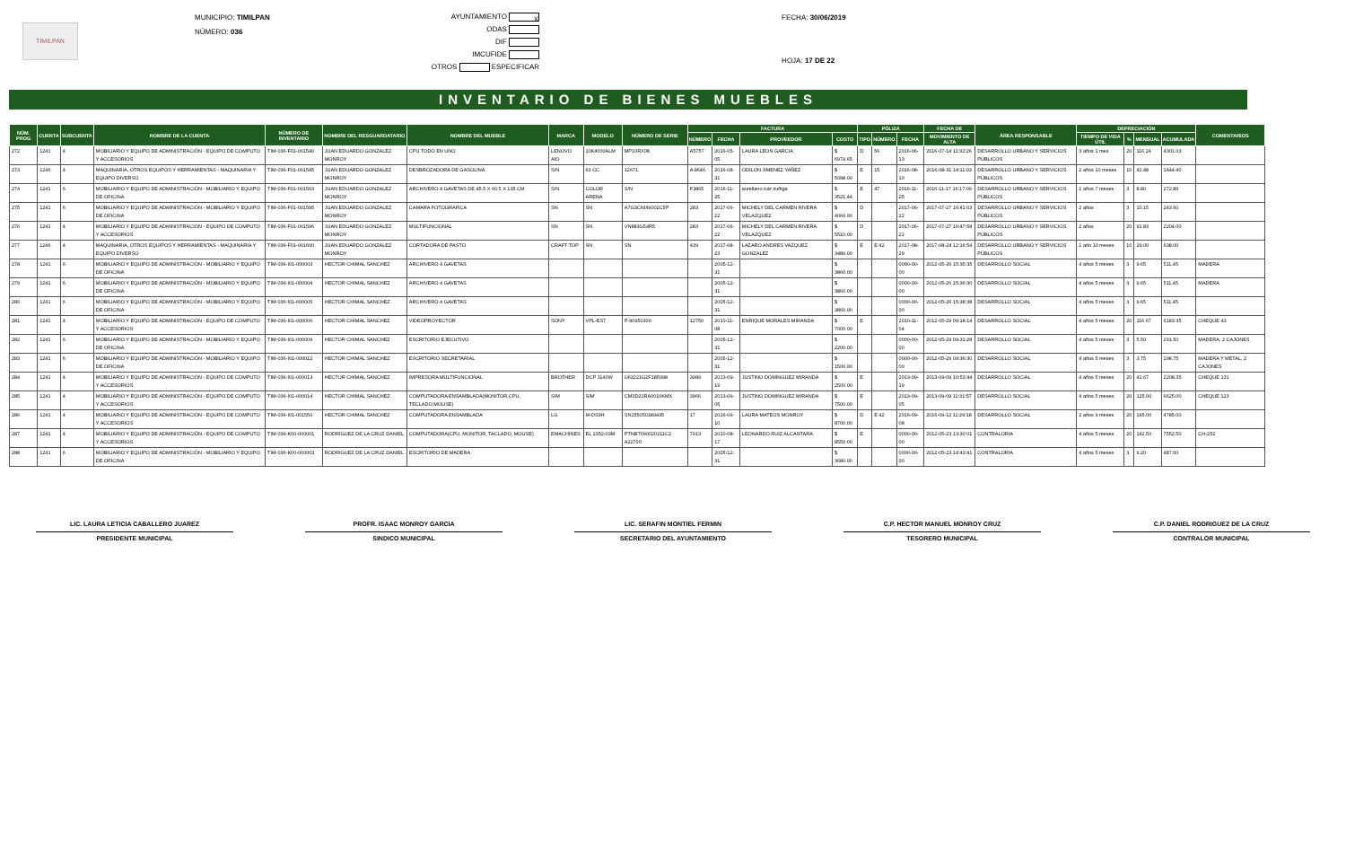TIMILPAN
MUNICIPIO: TIMILPAN
NÚMERO: 036
AYUNTAMIENTO X
ODAS
DIF
IMCUFIDE
OTROS ESPECIFICAR
FECHA: 30/06/2019
HOJA: 17 DE 22
INVENTARIO DE BIENES MUEBLES
| NÚM. PROG | CUENTA | SUBCUENTA | NOMBRE DE LA CUENTA | NÚMERO DE INVENTARIO | NOMBRE DEL RESGUARDATARIO | NOMBRE DEL MUEBLE | MARCA | MODELO | NÚMERO DE SERIE | FACTURA | | | | PÓLIZA | | | FECHA DE | ÁREA RESPONSABLE | DEPRECIACIÓN | | | | COMENTARIOS |
| --- | --- | --- | --- | --- | --- | --- | --- | --- | --- | --- | --- | --- | --- | --- | --- | --- | --- | --- | --- | --- | --- | --- | --- |
| | | | | | | | | | | NÚMERO | FECHA | PROVEEDOR | COSTO | TIPO | NÚMERO | FECHA | MOVIMIENTO DE ALTA | | TIEMPO DE VIDA ÚTIL | % | MENSUAL | ACUMULADA | |
| 272 | 1241 | 4 | MOBILIARIO Y EQUIPO DE ADMINISTRACIÓN - EQUIPO DE COMPUTO Y ACCESORIOS | TIM-036-F01-001540 | JUAN EDUARDO GONZALEZ MONROY | CPU TODO EN UNO | LENOVO AIO | 10K4000ALM | MP10RX0K | A5757 | 2016-05-05 | LAURA LEON GARCIA | $ 6974.65 | D | 56 | 2016-06-13 | 2016-07-14 11:32:26 | DESARROLLO URBANO Y SERVICIOS PÚBLICOS | 3 años 1 mes | 20 | 116.24 | 4301.03 | |
| 273 | 1246 | 4 | MAQUINARIA, OTROS EQUIPOS Y HERRAMIENTAS - MAQUINARIA Y EQUIPO DIVERSO | TIM-036-F01-001545 | JUAN EDUARDO GONZALEZ MONROY | DESBROZADORA DE GASOLINA | S/N | 63 CC | 12671 | A 8646 | 2016-08-31 | ODILON JIMENEZ YAÑEZ | $ 5098.00 | E | 15 | 2016-08-10 | 2016-08-31 14:11:03 | DESARROLLO URBANO Y SERVICIOS PÚBLICOS | 2 años 10 meses | 10 | 42.48 | 1444.40 | |
| 274 | 1241 | 6 | MOBILIARIO Y EQUIPO DE ADMINISTRACIÓN - MOBILIARIO Y EQUIPO DE OFICINA | TIM-036-F01-001563 | JUAN EDUARDO GONZALEZ MONROY | ARCHIVERO 4 GAVETAS DE 45.5 X 60.5 X 135 CM | S/N | COLOR ARENA | S/N | F3865 | 2016-11-25 | aureliano ruiz zuñiga | $ 3521.44 | E | 47 | 2016-11-25 | 2016-11-17 16:17:09 | DESARROLLO URBANO Y SERVICIOS PÚBLICOS | 2 años 7 meses | 3 | 8.80 | 272.89 | |
| 275 | 1241 | 6 | MOBILIARIO Y EQUIPO DE ADMINISTRACIÓN - MOBILIARIO Y EQUIPO DE OFICINA | TIM-036-F01-001595 | JUAN EDUARDO GONZALEZ MONROY | CAMARA FOTOGRAFICA | SN | SN | A7G3CN0I9002C5P | 283 | 2017-06-22 | MICHELY DEL CARMEN RIVERA VELAZQUEZ | $ 4060.00 | D | | 2017-06-22 | 2017-07-27 16:41:03 | DESARROLLO URBANO Y SERVICIOS PÚBLICOS | 2 años | 3 | 10.15 | 243.60 | |
| 276 | 1241 | 4 | MOBILIARIO Y EQUIPO DE ADMINISTRACIÓN - EQUIPO DE COMPUTO Y ACCESORIOS | TIM-036-F01-001596 | JUAN EDUARDO GONZALEZ MONROY | MULTIFUNCIONAL | SN | SN | VN883G54R5 | 283 | 2017-06-22 | MICHELY DEL CARMEN RIVERA VELAZQUEZ | $ 5510.00 | D | | 2017-06-22 | 2017-07-27 16:47:58 | DESARROLLO URBANO Y SERVICIOS PÚBLICOS | 2 años | 20 | 91.83 | 2204.00 | |
| 277 | 1246 | 4 | MAQUINARIA, OTROS EQUIPOS Y HERRAMIENTAS - MAQUINARIA Y EQUIPO DIVERSO | TIM-036-F01-001600 | JUAN EDUARDO GONZALEZ MONROY | CORTADORA DE PASTO | CRAFT TOP | SN | SN | 439 | 2017-08-23 | LAZARO ANDRES VAZQUEZ GONZALEZ | $ 3480.00 | E | E 42 | 2017-08-29 | 2017-08-24 12:16:54 | DESARROLLO URBANO Y SERVICIOS PÚBLICOS | 1 año 10 meses | 10 | 29.00 | 638.00 | |
| 278 | 1241 | 6 | MOBILIARIO Y EQUIPO DE ADMINISTRACIÓN - MOBILIARIO Y EQUIPO DE OFICINA | TIM-036-I01-000003 | HECTOR CHIMAL SANCHEZ | ARCHIVERO 4 GAVETAS | | | | | 2005-12-31 | | $ 3860.00 | | | 0000-00-00 | 2012-05-26 15:35:35 | DESARROLLO SOCIAL | 4 años 5 meses | 3 | 9.65 | 511.45 | MADERA |
| 279 | 1241 | 6 | MOBILIARIO Y EQUIPO DE ADMINISTRACIÓN - MOBILIARIO Y EQUIPO DE OFICINA | TIM-036-I01-000004 | HECTOR CHIMAL SANCHEZ | ARCHIVERO 4 GAVETAS | | | | | 2005-12-31 | | $ 3860.00 | | | 0000-00-00 | 2012-05-26 15:36:30 | DESARROLLO SOCIAL | 4 años 5 meses | 3 | 9.65 | 511.45 | MADERA |
| 280 | 1241 | 6 | MOBILIARIO Y EQUIPO DE ADMINISTRACIÓN - MOBILIARIO Y EQUIPO DE OFICINA | TIM-036-I01-000005 | HECTOR CHIMAL SANCHEZ | ARCHIVERO 4 GAVETAS | | | | | 2005-12-31 | | $ 3860.00 | | | 0000-00-00 | 2012-05-26 15:38:38 | DESARROLLO SOCIAL | 4 años 5 meses | 3 | 9.65 | 511.45 | |
| 281 | 1241 | 4 | MOBILIARIO Y EQUIPO DE ADMINISTRACIÓN - EQUIPO DE COMPUTO Y ACCESORIOS | TIM-036-I01-000006 | HECTOR CHIMAL SANCHEZ | VIDEOPROYECTOR | SONY | VPL-ES7 | P-90950300 | 12750 | 2010-11-08 | ENRIQUE MORALES MIRANDA | $ 7000.00 | E | | 2010-11-04 | 2012-05-29 09:18:14 | DESARROLLO SOCIAL | 4 años 5 meses | 20 | 116.67 | 6183.35 | CHEQUE 43 |
| 282 | 1241 | 6 | MOBILIARIO Y EQUIPO DE ADMINISTRACIÓN - MOBILIARIO Y EQUIPO DE OFICINA | TIM-036-I01-000009 | HECTOR CHIMAL SANCHEZ | ESCRITORIO EJECUTIVO | | | | | 2005-12-31 | | $ 2200.00 | | | 0000-00-00 | 2012-05-29 09:31:28 | DESARROLLO SOCIAL | 4 años 5 meses | 3 | 5.50 | 291.50 | MADERA, 2 CAJONES |
| 283 | 1241 | 6 | MOBILIARIO Y EQUIPO DE ADMINISTRACIÓN - MOBILIARIO Y EQUIPO DE OFICINA | TIM-036-I01-000012 | HECTOR CHIMAL SANCHEZ | ESCRITORIO SECRETARIAL | | | | | 2005-12-31 | | $ 1500.00 | | | 0000-00-00 | 2012-05-29 09:36:30 | DESARROLLO SOCIAL | 4 años 5 meses | 3 | 3.75 | 198.75 | MADERA Y METAL, 2 CAJONES |
| 284 | 1241 | 4 | MOBILIARIO Y EQUIPO DE ADMINISTRACIÓN - EQUIPO DE COMPUTO Y ACCESORIOS | TIM-036-I01-000013 | HECTOR CHIMAL SANCHEZ | IMPRESORA MULTIFUNCIONAL | BROTHER | DCP J140W | U63221G2F185998 | 3989 | 2013-09-19 | JUSTINO DOMINGUEZ MIRANDA | $ 2500.00 | E | | 2013-09-19 | 2013-09-09 10:53:44 | DESARROLLO SOCIAL | 4 años 5 meses | 20 | 41.67 | 2208.35 | CHEQUE 131 |
| 285 | 1241 | 4 | MOBILIARIO Y EQUIPO DE ADMINISTRACIÓN - EQUIPO DE COMPUTO Y ACCESORIOS | TIM-036-I01-000014 | HECTOR CHIMAL SANCHEZ | COMPUTADORA ENSAMBLADA(MONITOR,CPU, TECLADO,MOUSE) | S/M | S/M | CM3D22RA0010KMX | 3966 | 2013-09-05 | JUSTINO DOMINGUEZ MIRANDA | $ 7500.00 | E | | 2013-09-05 | 2013-09-09 11:31:57 | DESARROLLO SOCIAL | 4 años 5 meses | 20 | 125.00 | 6625.00 | CHEQUE 123 |
| 286 | 1241 | 4 | MOBILIARIO Y EQUIPO DE ADMINISTRACIÓN - EQUIPO DE COMPUTO Y ACCESORIOS | TIM-036-I01-001550 | HECTOR CHIMAL SANCHEZ | COMPUTADORA ENSAMBLADA | LG | M-DS3H | SN155050189435 | 17 | 2016-09-10 | LAURA MATEOS MONROY | $ 8700.00 | D | E 42 | 2016-09-08 | 2016-09-12 11:29:18 | DESARROLLO SOCIAL | 2 años 9 meses | 20 | 145.00 | 4785.00 | |
| 287 | 1241 | 4 | MOBILIARIO Y EQUIPO DE ADMINISTRACIÓN - EQUIPO DE COMPUTO Y ACCESORIOS | TIM-036-K00-000001 | RODRIGUEZ DE LA CRUZ DANIEL | COMPUTADORA(CPU, MONITOR, TACLADO, MOUSE) | EMACHINES | EL 1352-03M | PTNBT090020211C2 A22700 | 7913 | 2010-08-17 | LEONARDO RUIZ ALCANTARA | $ 8550.00 | E | | 0000-00-00 | 2012-05-23 13:30:01 | CONTRALORIA | 4 años 5 meses | 20 | 142.50 | 7552.50 | CH-252 |
| 288 | 1241 | 6 | MOBILIARIO Y EQUIPO DE ADMINISTRACIÓN - MOBILIARIO Y EQUIPO DE OFICINA | TIM-036-K00-000003 | RODRIGUEZ DE LA CRUZ DANIEL | ESCRITORIO DE MADERA | | | | | 2005-12-31 | | $ 3680.00 | | | 0000-00-00 | 2012-05-23 14:43:41 | CONTRALORIA | 4 años 5 meses | 3 | 9.20 | 487.60 | |
LIC. LAURA LETICIA CABALLERO JUAREZ
PRESIDENTE MUNICIPAL
PROFR. ISAAC MONROY GARCIA
SINDICO MUNICIPAL
LIC. SERAFIN MONTIEL FERMIN
SECRETARIO DEL AYUNTAMIENTO
C.P. HECTOR MANUEL MONROY CRUZ
TESORERO MUNICIPAL
C.P. DANIEL RODRIGUEZ DE LA CRUZ
CONTRALOR MUNICIPAL